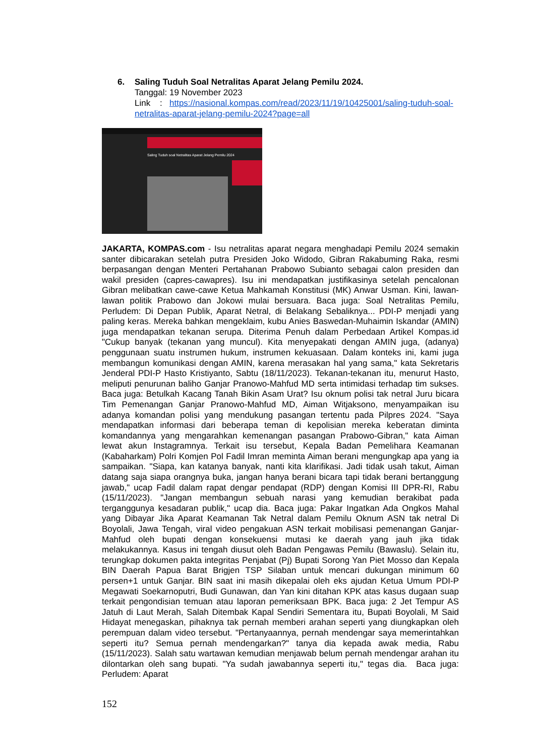6.
Saling Tuduh Soal Netralitas Aparat Jelang Pemilu 2024.
Tanggal: 19 November 2023
Link : https://nasional.kompas.com/read/2023/11/19/10425001/saling-tuduh-soal-netralitas-aparat-jelang-pemilu-2024?page=all
Saling Tuduh soal Netralitas Aparat Jelang Pemilu 2024
JAKARTA, KOMPAS.com - Isu netralitas aparat negara menghadapi Pemilu 2024 semakin santer dibicarakan setelah putra Presiden Joko Widodo, Gibran Rakabuming Raka, resmi berpasangan dengan Menteri Pertahanan Prabowo Subianto sebagai calon presiden dan wakil presiden (capres-cawapres). Isu ini mendapatkan justifikasinya setelah pencalonan Gibran melibatkan cawe-cawe Ketua Mahkamah Konstitusi (MK) Anwar Usman. Kini, lawan-lawan politik Prabowo dan Jokowi mulai bersuara. Baca juga: Soal Netralitas Pemilu, Perludem: Di Depan Publik, Aparat Netral, di Belakang Sebaliknya... PDI-P menjadi yang paling keras. Mereka bahkan mengeklaim, kubu Anies Baswedan-Muhaimin Iskandar (AMIN) juga mendapatkan tekanan serupa. Diterima Penuh dalam Perbedaan Artikel Kompas.id "Cukup banyak (tekanan yang muncul). Kita menyepakati dengan AMIN juga, (adanya) penggunaan suatu instrumen hukum, instrumen kekuasaan. Dalam konteks ini, kami juga membangun komunikasi dengan AMIN, karena merasakan hal yang sama," kata Sekretaris Jenderal PDI-P Hasto Kristiyanto, Sabtu (18/11/2023). Tekanan-tekanan itu, menurut Hasto, meliputi penurunan baliho Ganjar Pranowo-Mahfud MD serta intimidasi terhadap tim sukses. Baca juga: Betulkah Kacang Tanah Bikin Asam Urat? Isu oknum polisi tak netral Juru bicara Tim Pemenangan Ganjar Pranowo-Mahfud MD, Aiman Witjaksono, menyampaikan isu adanya komandan polisi yang mendukung pasangan tertentu pada Pilpres 2024. "Saya mendapatkan informasi dari beberapa teman di kepolisian mereka keberatan diminta komandannya yang mengarahkan kemenangan pasangan Prabowo-Gibran," kata Aiman lewat akun Instagramnya. Terkait isu tersebut, Kepala Badan Pemelihara Keamanan (Kabaharkam) Polri Komjen Pol Fadil Imran meminta Aiman berani mengungkap apa yang ia sampaikan. "Siapa, kan katanya banyak, nanti kita klarifikasi. Jadi tidak usah takut, Aiman datang saja siapa orangnya buka, jangan hanya berani bicara tapi tidak berani bertanggung jawab," ucap Fadil dalam rapat dengar pendapat (RDP) dengan Komisi III DPR-RI, Rabu (15/11/2023). "Jangan membangun sebuah narasi yang kemudian berakibat pada terganggunya kesadaran publik," ucap dia. Baca juga: Pakar Ingatkan Ada Ongkos Mahal yang Dibayar Jika Aparat Keamanan Tak Netral dalam Pemilu Oknum ASN tak netral Di Boyolali, Jawa Tengah, viral video pengakuan ASN terkait mobilisasi pemenangan Ganjar-Mahfud oleh bupati dengan konsekuensi mutasi ke daerah yang jauh jika tidak melakukannya. Kasus ini tengah diusut oleh Badan Pengawas Pemilu (Bawaslu). Selain itu, terungkap dokumen pakta integritas Penjabat (Pj) Bupati Sorong Yan Piet Mosso dan Kepala BIN Daerah Papua Barat Brigjen TSP Silaban untuk mencari dukungan minimum 60 persen+1 untuk Ganjar. BIN saat ini masih dikepalai oleh eks ajudan Ketua Umum PDI-P Megawati Soekarnoputri, Budi Gunawan, dan Yan kini ditahan KPK atas kasus dugaan suap terkait pengondisian temuan atau laporan pemeriksaan BPK. Baca juga: 2 Jet Tempur AS Jatuh di Laut Merah, Salah Ditembak Kapal Sendiri Sementara itu, Bupati Boyolali, M Said Hidayat menegaskan, pihaknya tak pernah memberi arahan seperti yang diungkapkan oleh perempuan dalam video tersebut. "Pertanyaannya, pernah mendengar saya memerintahkan seperti itu? Semua pernah mendengarkan?" tanya dia kepada awak media, Rabu (15/11/2023). Salah satu wartawan kemudian menjawab belum pernah mendengar arahan itu dilontarkan oleh sang bupati. "Ya sudah jawabannya seperti itu," tegas dia. Baca juga: Perludem: Aparat
152